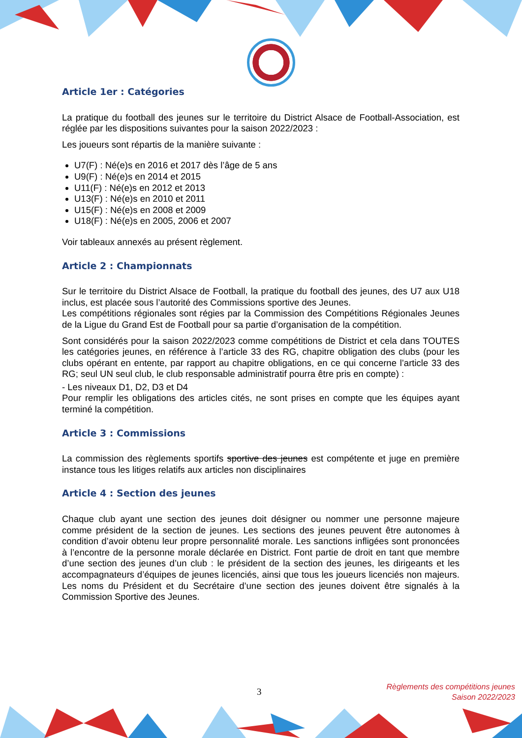Article 1er : Catégories
La pratique du football des jeunes sur le territoire du District Alsace de Football-Association, est réglée par les dispositions suivantes pour la saison 2022/2023 :
Les joueurs sont répartis de la manière suivante :
U7(F) : Né(e)s en 2016 et 2017 dès l’âge de 5 ans
U9(F) : Né(e)s en 2014 et 2015
U11(F) : Né(e)s en 2012 et 2013
U13(F) : Né(e)s en 2010 et 2011
U15(F) : Né(e)s en 2008 et 2009
U18(F) : Né(e)s en 2005, 2006 et 2007
Voir tableaux annexés au présent règlement.
Article 2 : Championnats
Sur le territoire du District Alsace de Football, la pratique du football des jeunes, des U7 aux U18 inclus, est placée sous l’autorité des Commissions sportive des Jeunes.
Les compétitions régionales sont régies par la Commission des Compétitions Régionales Jeunes de la Ligue du Grand Est de Football pour sa partie d’organisation de la compétition.
Sont considérés pour la saison 2022/2023 comme compétitions de District et cela dans TOUTES les catégories jeunes, en référence à l’article 33 des RG, chapitre obligation des clubs (pour les clubs opérant en entente, par rapport au chapitre obligations, en ce qui concerne l’article 33 des RG; seul UN seul club, le club responsable administratif pourra être pris en compte) :
- Les niveaux D1, D2, D3 et D4
Pour remplir les obligations des articles cités, ne sont prises en compte que les équipes ayant terminé la compétition.
Article 3 : Commissions
La commission des règlements sportifs sportive des jeunes est compétente et juge en première instance tous les litiges relatifs aux articles non disciplinaires
Article 4 : Section des jeunes
Chaque club ayant une section des jeunes doit désigner ou nommer une personne majeure comme président de la section de jeunes. Les sections des jeunes peuvent être autonomes à condition d’avoir obtenu leur propre personnalité morale. Les sanctions infligées sont prononcées à l’encontre de la personne morale déclarée en District. Font partie de droit en tant que membre d’une section des jeunes d’un club : le président de la section des jeunes, les dirigeants et les accompagnateurs d’équipes de jeunes licenciés, ainsi que tous les joueurs licenciés non majeurs. Les noms du Président et du Secrétaire d’une section des jeunes doivent être signalés à la Commission Sportive des Jeunes.
3
Règlements des compétitions jeunes
Saison 2022/2023